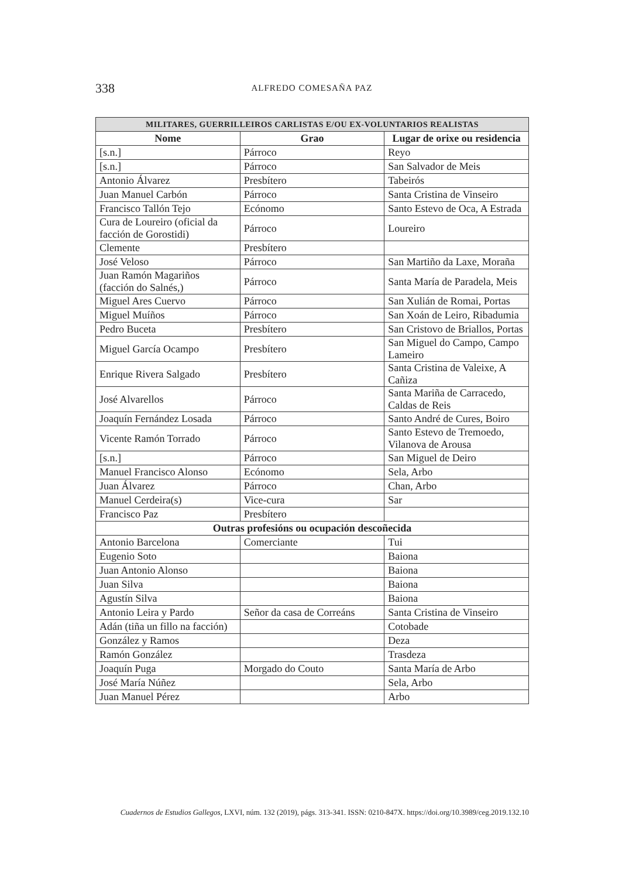338
ALFREDO COMESAÑA PAZ
| MILITARES, GUERRILLEIROS CARLISTAS E/OU EX-VOLUNTARIOS REALISTAS | | |
| --- | --- | --- |
| Nome | Grao | Lugar de orixe ou residencia |
| [s.n.] | Párroco | Reyo |
| [s.n.] | Párroco | San Salvador de Meis |
| Antonio Álvarez | Presbítero | Tabeirós |
| Juan Manuel Carbón | Párroco | Santa Cristina de Vinseiro |
| Francisco Tallón Tejo | Ecónomo | Santo Estevo de Oca, A Estrada |
| Cura de Loureiro (oficial da facción de Gorostidi) | Párroco | Loureiro |
| Clemente | Presbítero | |
| José Veloso | Párroco | San Martiño da Laxe, Moraña |
| Juan Ramón Magariños (facción do Salnés,) | Párroco | Santa María de Paradela, Meis |
| Miguel Ares Cuervo | Párroco | San Xulián de Romai, Portas |
| Miguel Muíños | Párroco | San Xoán de Leiro, Ribadumia |
| Pedro Buceta | Presbítero | San Cristovo de Briallos, Portas |
| Miguel García Ocampo | Presbítero | San Miguel do Campo, Campo Lameiro |
| Enrique Rivera Salgado | Presbítero | Santa Cristina de Valeixe, A Cañiza |
| José Alvarellos | Párroco | Santa Mariña de Carracedo, Caldas de Reis |
| Joaquín Fernández Losada | Párroco | Santo André de Cures, Boiro |
| Vicente Ramón Torrado | Párroco | Santo Estevo de Tremoedo, Vilanova de Arousa |
| [s.n.] | Párroco | San Miguel de Deiro |
| Manuel Francisco Alonso | Ecónomo | Sela, Arbo |
| Juan Álvarez | Párroco | Chan, Arbo |
| Manuel Cerdeira(s) | Vice-cura | Sar |
| Francisco Paz | Presbítero | |
| Outras profesións ou ocupación descoñecida | | |
| Antonio Barcelona | Comerciante | Tui |
| Eugenio Soto | | Baiona |
| Juan Antonio Alonso | | Baiona |
| Juan Silva | | Baiona |
| Agustín Silva | | Baiona |
| Antonio Leira y Pardo | Señor da casa de Correáns | Santa Cristina de Vinseiro |
| Adán (tiña un fillo na facción) | | Cotobade |
| González y Ramos | | Deza |
| Ramón González | | Trasdeza |
| Joaquín Puga | Morgado do Couto | Santa María de Arbo |
| José María Núñez | | Sela, Arbo |
| Juan Manuel Pérez | | Arbo |
Cuadernos de Estudios Gallegos, LXVI, núm. 132 (2019), págs. 313-341. ISSN: 0210-847X. https://doi.org/10.3989/ceg.2019.132.10